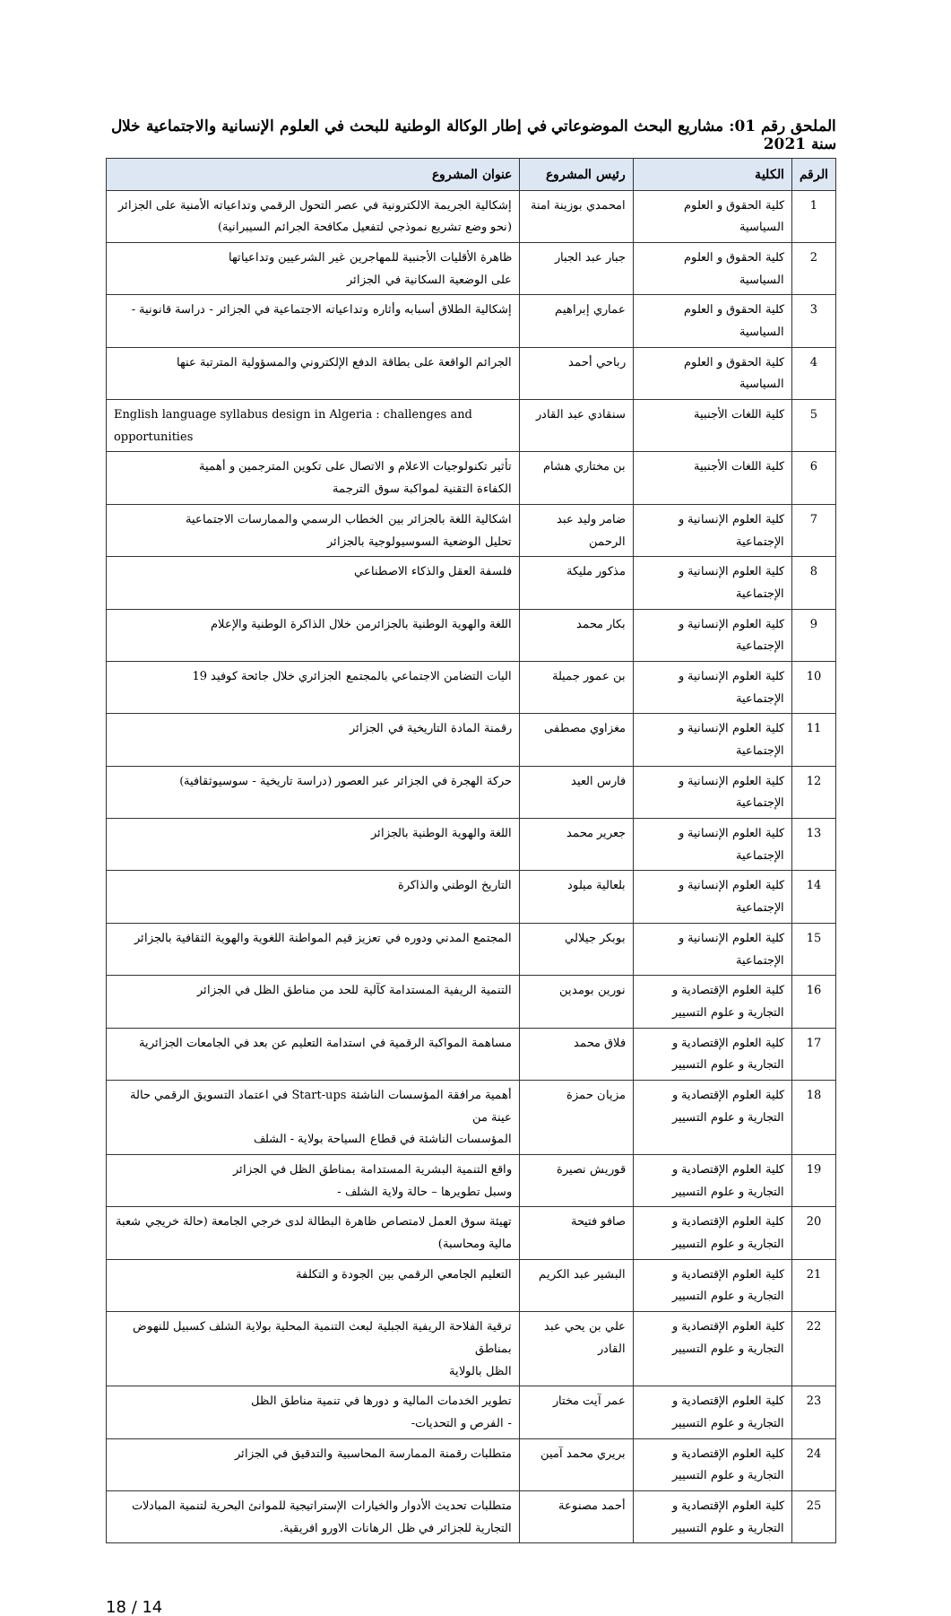الملحق رقم 01: مشاريع البحث الموضوعاتي في إطار الوكالة الوطنية للبحث في العلوم الإنسانية والاجتماعية خلال سنة 2021
| الرقم | الكلية | رئيس المشروع | عنوان المشروع |
| --- | --- | --- | --- |
| 1 | كلية الحقوق و العلوم السياسية | امحمدي بوزينة امنة | إشكالية الجريمة الالكترونية في عصر التحول الرقمي وتداعياته الأمنية على الجزائر (نحو وضع تشريع نموذجي لتفعيل مكافحة الجرائم السيبرانية) |
| 2 | كلية الحقوق و العلوم السياسية | جبار عبد الجبار | ظاهرة الأقليات الأجنبية للمهاجرين غير الشرعيين وتداعياتها على الوضعية السكانية في الجزائر |
| 3 | كلية الحقوق و العلوم السياسية | عماري إبراهيم | إشكالية الطلاق أسبابه وأثاره وتداعياته الاجتماعية في الجزائر - دراسة قانونية - |
| 4 | كلية الحقوق و العلوم السياسية | رباحي أحمد | الجرائم الواقعة على بطاقة الدفع الإلكتروني والمسؤولية المترتبة عنها |
| 5 | كلية اللغات الأجنبية | سنقادي عبد القادر | English language syllabus design in Algeria : challenges and opportunities |
| 6 | كلية اللغات الأجنبية | بن مختاري هشام | تأثير تكنولوجيات الاعلام و الاتصال على تكوين المترجمين و أهمية الكفاءة التقنية لمواكبة سوق الترجمة |
| 7 | كلية العلوم الإنسانية و الإجتماعية | ضامر وليد عبد الرحمن | اشكالية اللغة بالجزائر بين الخطاب الرسمي والممارسات الاجتماعية تحليل الوضعية السوسيولوجية بالجزائر |
| 8 | كلية العلوم الإنسانية و الإجتماعية | مذكور مليكة | فلسفة العقل والذكاء الاصطناعي |
| 9 | كلية العلوم الإنسانية و الإجتماعية | بكار محمد | اللغة والهوية الوطنية بالجزائرمن خلال الذاكرة الوطنية والإعلام |
| 10 | كلية العلوم الإنسانية و الإجتماعية | بن عمور جميلة | اليات التضامن الاجتماعي بالمجتمع الجزائري خلال جائحة كوفيد 19 |
| 11 | كلية العلوم الإنسانية و الإجتماعية | مغزاوي مصطفى | رقمنة المادة التاريخية في الجزائر |
| 12 | كلية العلوم الإنسانية و الإجتماعية | فارس العيد | حركة الهجرة في الجزائر عبر العصور (دراسة تاريخية - سوسيوثقافية) |
| 13 | كلية العلوم الإنسانية و الإجتماعية | جعرير محمد | اللغة والهوية الوطنية بالجزائر |
| 14 | كلية العلوم الإنسانية و الإجتماعية | بلعالية ميلود | التاريخ الوطني والذاكرة |
| 15 | كلية العلوم الإنسانية و الإجتماعية | بوبكر جيلالي | المجتمع المدني ودوره في تعزيز قيم المواطنة اللغوية والهوية الثقافية بالجزائر |
| 16 | كلية العلوم الإقتصادية و التجارية و علوم التسيير | نورين بومدين | التنمية الريفية المستدامة كآلية للحد من مناطق الظل في الجزائر |
| 17 | كلية العلوم الإقتصادية و التجارية و علوم التسيير | فلاق محمد | مساهمة المواكبة الرقمية في استدامة التعليم عن بعد في الجامعات الجزائرية |
| 18 | كلية العلوم الإقتصادية و التجارية و علوم التسيير | مزيان حمزة | أهمية مرافقة المؤسسات الناشئة Start-ups في اعتماد التسويق الرقمي حالة عينة من المؤسسات الناشئة في قطاع السياحة بولاية - الشلف |
| 19 | كلية العلوم الإقتصادية و التجارية و علوم التسيير | قوريش نصيرة | واقع التنمية البشرية المستدامة بمناطق الظل في الجزائر وسبل تطويرها – حالة ولاية الشلف - |
| 20 | كلية العلوم الإقتصادية و التجارية و علوم التسيير | صافو فتيحة | تهيئة سوق العمل لامتصاص ظاهرة البطالة لدى خرجي الجامعة (حالة خريجي شعبة مالية ومحاسبة) |
| 21 | كلية العلوم الإقتصادية و التجارية و علوم التسيير | البشير عبد الكريم | التعليم الجامعي الرقمي بين الجودة و التكلفة |
| 22 | كلية العلوم الإقتصادية و التجارية و علوم التسيير | علي بن يحي عبد القادر | ترقية الفلاحة الريفية الجبلية لبعث التنمية المحلية بولاية الشلف كسبيل للنهوض بمناطق الظل بالولاية |
| 23 | كلية العلوم الإقتصادية و التجارية و علوم التسيير | عمر آيت مختار | تطوير الخدمات المالية و دورها في تنمية مناطق الظل - الفرص و التحديات- |
| 24 | كلية العلوم الإقتصادية و التجارية و علوم التسيير | بريري محمد آمين | متطلبات رقمنة الممارسة المحاسبية والتدقيق في الجزائر |
| 25 | كلية العلوم الإقتصادية و التجارية و علوم التسيير | أحمد مصنوعة | متطلبات تحديث الأدوار والخيارات الإستراتيجية للموانئ البحرية لتنمية المبادلات التجارية للجزائر في ظل الرهانات الاورو افريقية. |
18 / 14